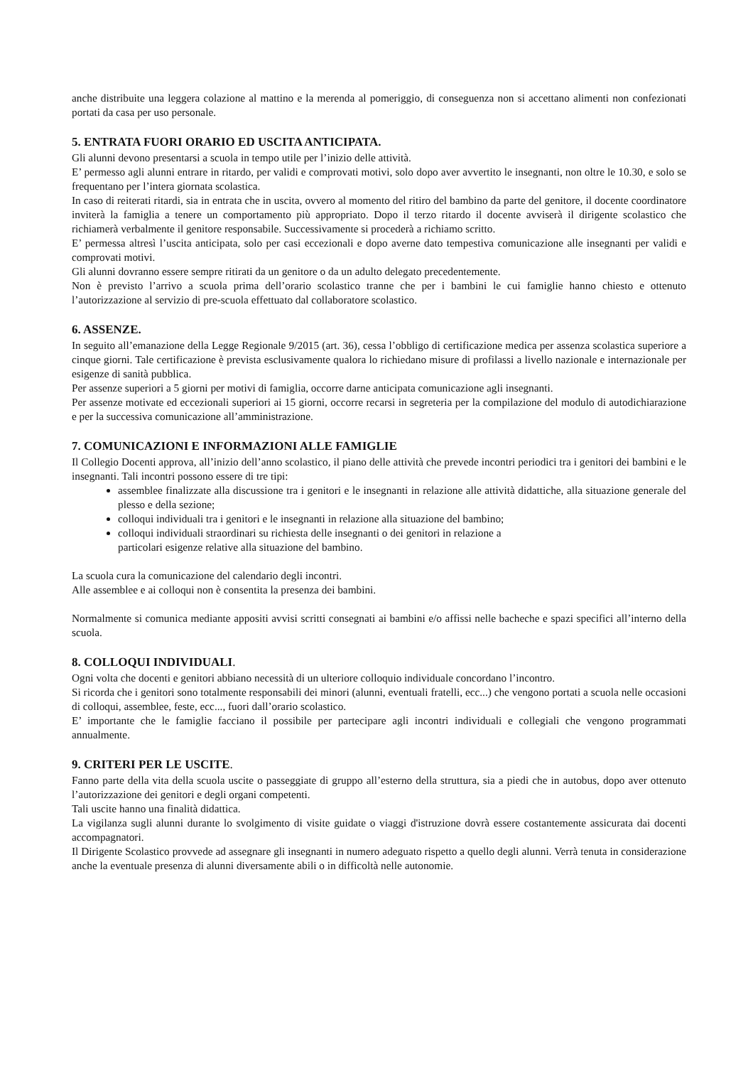anche distribuite una leggera colazione al mattino e la merenda al pomeriggio, di conseguenza non si accettano alimenti non confezionati portati da casa per uso personale.
5. ENTRATA FUORI ORARIO ED USCITA ANTICIPATA.
Gli alunni devono presentarsi a scuola in tempo utile per l’inizio delle attività.
E’ permesso agli alunni entrare in ritardo, per validi e comprovati motivi, solo dopo aver avvertito le insegnanti, non oltre le 10.30, e solo se frequentano per l’intera giornata scolastica.
In caso di reiterati ritardi, sia in entrata che in uscita, ovvero al momento del ritiro del bambino da parte del genitore, il docente coordinatore inviterà la famiglia a tenere un comportamento più appropriato. Dopo il terzo ritardo il docente avviserà il dirigente scolastico che richiamerà verbalmente il genitore responsabile. Successivamente si procederà a richiamo scritto.
E’ permessa altresì l’uscita anticipata, solo per casi eccezionali e dopo averne dato tempestiva comunicazione alle insegnanti per validi e comprovati motivi.
Gli alunni dovranno essere sempre ritirati da un genitore o da un adulto delegato precedentemente.
Non è previsto l’arrivo a scuola prima dell’orario scolastico tranne che per i bambini le cui famiglie hanno chiesto e ottenuto l’autorizzazione al servizio di pre-scuola effettuato dal collaboratore scolastico.
6. ASSENZE.
In seguito all’emanazione della Legge Regionale 9/2015 (art. 36), cessa l’obbligo di certificazione medica per assenza scolastica superiore a cinque giorni. Tale certificazione è prevista esclusivamente qualora lo richiedano misure di profilassi a livello nazionale e internazionale per esigenze di sanità pubblica.
Per assenze superiori a 5 giorni per motivi di famiglia, occorre darne anticipata comunicazione agli insegnanti.
Per assenze motivate ed eccezionali superiori ai 15 giorni, occorre recarsi in segreteria per la compilazione del modulo di autodichiarazione e per la successiva comunicazione all’amministrazione.
7. COMUNICAZIONI E INFORMAZIONI ALLE FAMIGLIE
Il Collegio Docenti approva, all’inizio dell’anno scolastico, il piano delle attività che prevede incontri periodici tra i genitori dei bambini e le insegnanti. Tali incontri possono essere di tre tipi:
assemblee finalizzate alla discussione tra i genitori e le insegnanti in relazione alle attività didattiche, alla situazione generale del plesso e della sezione;
colloqui individuali tra i genitori e le insegnanti in relazione alla situazione del bambino;
colloqui individuali straordinari su richiesta delle insegnanti o dei genitori in relazione a
particolari esigenze relative alla situazione del bambino.
La scuola cura la comunicazione del calendario degli incontri.
Alle assemblee e ai colloqui non è consentita la presenza dei bambini.
Normalmente si comunica mediante appositi avvisi scritti consegnati ai bambini e/o affissi nelle bacheche e spazi specifici all’interno della scuola.
8. COLLOQUI INDIVIDUALI.
Ogni volta che docenti e genitori abbiano necessità di un ulteriore colloquio individuale concordano l’incontro.
Si ricorda che i genitori sono totalmente responsabili dei minori (alunni, eventuali fratelli, ecc...) che vengono portati a scuola nelle occasioni di colloqui, assemblee, feste, ecc..., fuori dall’orario scolastico.
E’ importante che le famiglie facciano il possibile per partecipare agli incontri individuali e collegiali che vengono programmati annualmente.
9. CRITERI PER LE USCITE.
Fanno parte della vita della scuola uscite o passeggiate di gruppo all’esterno della struttura, sia a piedi che in autobus, dopo aver ottenuto l’autorizzazione dei genitori e degli organi competenti.
Tali uscite hanno una finalità didattica.
La vigilanza sugli alunni durante lo svolgimento di visite guidate o viaggi d'istruzione dovrà essere costantemente assicurata dai docenti accompagnatori.
Il Dirigente Scolastico provvede ad assegnare gli insegnanti in numero adeguato rispetto a quello degli alunni. Verrà tenuta in considerazione anche la eventuale presenza di alunni diversamente abili o in difficoltà nelle autonomie.